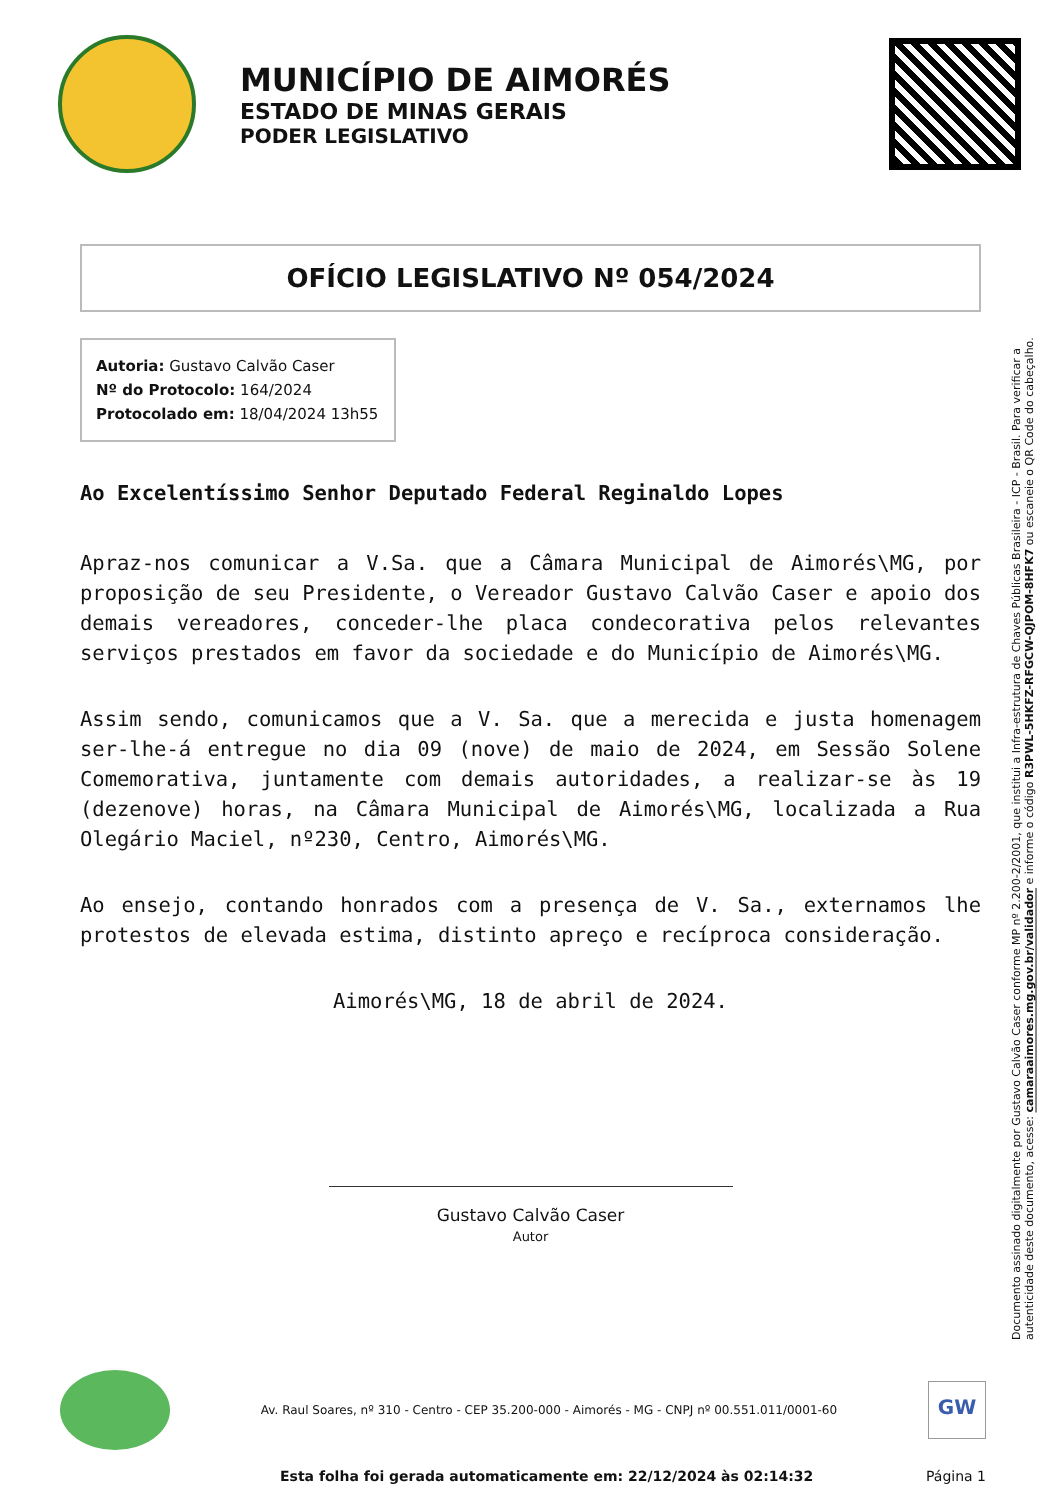MUNICÍPIO DE AIMORÉS
ESTADO DE MINAS GERAIS
PODER LEGISLATIVO
OFÍCIO LEGISLATIVO Nº 054/2024
Autoria: Gustavo Calvão Caser
Nº do Protocolo: 164/2024
Protocolado em: 18/04/2024 13h55
Ao Excelentíssimo Senhor Deputado Federal Reginaldo Lopes
Apraz-nos comunicar a V.Sa. que a Câmara Municipal de Aimorés\MG, por proposição de seu Presidente, o Vereador Gustavo Calvão Caser e apoio dos demais vereadores, conceder-lhe placa condecorativa pelos relevantes serviços prestados em favor da sociedade e do Município de Aimorés\MG.
Assim sendo, comunicamos que a V. Sa. que a merecida e justa homenagem ser-lhe-á entregue no dia 09 (nove) de maio de 2024, em Sessão Solene Comemorativa, juntamente com demais autoridades, a realizar-se às 19 (dezenove) horas, na Câmara Municipal de Aimorés\MG, localizada a Rua Olegário Maciel, nº230, Centro, Aimorés\MG.
Ao ensejo, contando honrados com a presença de V. Sa., externamos lhe protestos de elevada estima, distinto apreço e recíproca consideração.
Aimorés\MG, 18 de abril de 2024.
Gustavo Calvão Caser
Autor
Documento assinado digitalmente por Gustavo Calvão Caser conforme MP nº 2.200-2/2001, que institui a Infra-estrutura de Chaves Públicas Brasileira - ICP - Brasil. Para verificar a autenticidade deste documento, acesse: camaraaimores.mg.gov.br/validador e informe o código R3PWL-5HKFZ-RFGCW-QJPOM-8HFK7 ou escaneie o QR Code do cabeçalho.
Av. Raul Soares, nº 310 - Centro - CEP 35.200-000 - Aimorés - MG - CNPJ nº 00.551.011/0001-60
GW
Esta folha foi gerada automaticamente em: 22/12/2024 às 02:14:32 Página 1